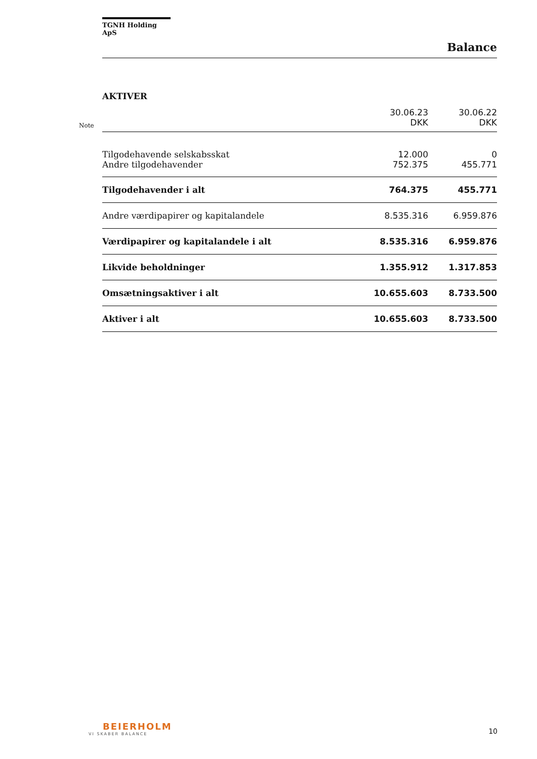TGNH Holding ApS
Balance
AKTIVER
| Note | | 30.06.23 DKK | 30.06.22 DKK |
| | Tilgodehavende selskabsskat | 12.000 | 0 |
| | Andre tilgodehavender | 752.375 | 455.771 |
| | Tilgodehavender i alt | 764.375 | 455.771 |
| | Andre værdipapirer og kapitalandele | 8.535.316 | 6.959.876 |
| | Værdipapirer og kapitalandele i alt | 8.535.316 | 6.959.876 |
| | Likvide beholdninger | 1.355.912 | 1.317.853 |
| | Omsætningsaktiver i alt | 10.655.603 | 8.733.500 |
| | Aktiver i alt | 10.655.603 | 8.733.500 |
BEIERHOLM
VI SKABER BALANCE
10